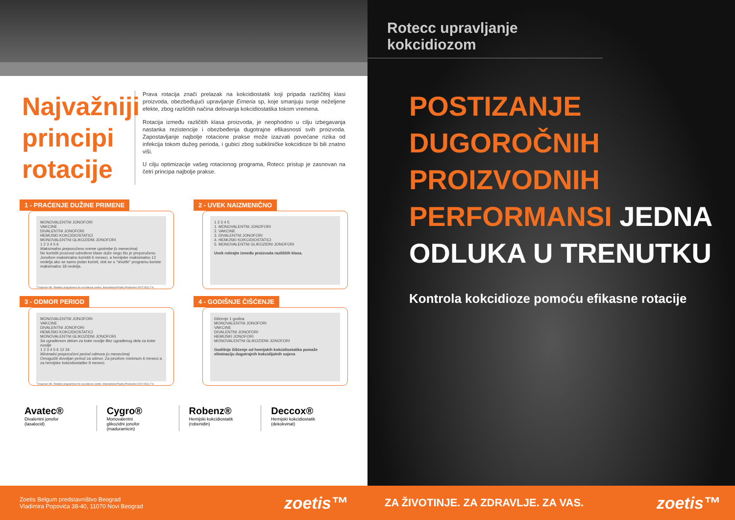Najvažniji principi rotacije
Prava rotacija znači prelazak na kokcidiostatik koji pripada različitoj klasi proizvoda, obezbeđujući upravljanje Eimeria sp, koje smanjuju svoje neželjene efekte, zbog različitih načina delovanja kokcidiostatika tokom vremena.
Rotacija između različitih klasa proizvoda, je neophodno u cilju izbegavanja nastanka rezistencije i obezbeđenja dugotrajne efikasnosti svih proizvoda. Zapostavljanje najbolje rotacione prakse može izazvati povećane rizika od infekcija tokom dužeg perioda, i gubici zbog subkliničke kokcidioze bi bili znatno viši.
U cilju optimizacije vašeg rotacionog programa, Rotecc pristup je zasnovan na četri principa najbolje prakse.
1 - PRAĆENJE DUŽINE PRIMENE
MONOVALENTNI JONOFORI
VAKCINE
DIVALENTNI JONOFORI
HEMIJSKI KOKCIDIOSTATICI
MONOVALENTNI GLIKOZIDNI JONOFORI
1 2 3 4 5 6
Maksimalno preporučeno vreme upotrebe (u mesecima)
Ne koristiti proizvod određene klase duže nego što je preporučeno. Jonofore maksimalno koristiti 6 meseci, a hemijske maksimalno 12 nedelja ako se samo jedan koristi, dok se u "shuttle" programu koriste maksimalno 18 nedelja.
<sup>1</sup> Chapman HD. Rotation programmes for coccidiosis control. International Poultry Production 2007;15(1):7-9.
2 - UVEK NAIZMENIČNO
1 2 3 4 5
1. MONOVALENTNI JONOFORI
2. VAKCINE
3. DIVALENTNI JONOFORI
4. HEMIJSKI KOKCIDIOSTATICI
5. MONOVALENTNI GLIKOZIDNI JONOFORI
Uvek rotirajte između proizvoda različitih klasa.
3 - ODMOR PERIOD
MONOVALENTNI JONOFORI
VAKCINE
DIVALENTNI JONOFORI
HEMIJSKI KOKCIDIOSTATICI
MONOVALENTNI GLIKOZIDNI JONOFORI
Sa ugrađenom delom za koke nosilje Bez ugrađenog dela za koke nosilje
1 2 3 4 5 6 12 24
Minimalni preporučeni period odmora (u mesecima)
Omogućiti dovoljan period za odmor. Za jonofore minimum 6 meseci a za hemijske kokcidiostatike 9 meseci.
<sup>1</sup> Chapman HD. Rotation programmes for coccidiosis control. International Poultry Production 2007;15(1):7-9.
4 - GODIŠNJE ČIŠĆENJE
čišćenje 1 godina
MONOVALENTNI JONOFORI
VAKCINE
DIVALENTNI JONOFORI
HEMIJSKI JONOFORI
MONOVALENTNI GLIKOZIDNI JONOFORI
Godišnje čišćenje od hemijskih kokcidiostatika pomaže eliminaciju dugotrajnih kokcidijalnih sojeva
Avatec®
Divalentni jonofor
(lasalocid)
Cygro®
Monovalentni
glikozidni jonofor
(maduramicin)
Robenz®
Hemijski kokcidiostatik
(robenidin)
Deccox®
Hemijski kokcidiostatik
(dekokvinat)
Rotecc upravljanje kokcidiozom
POSTIZANJE DUGOROČNIH PROIZVODNIH PERFORMANSI JEDNA ODLUKA U TRENUTKU
Kontrola kokcidioze pomoću efikasne rotacije
Zoetis Belgum predstavništvo Beograd
Vladimira Popovića 38-40, 11070 Novi Beograd
zoetis™
ZA ŽIVOTINJE. ZA ZDRAVLJE. ZA VAS.
zoetis™